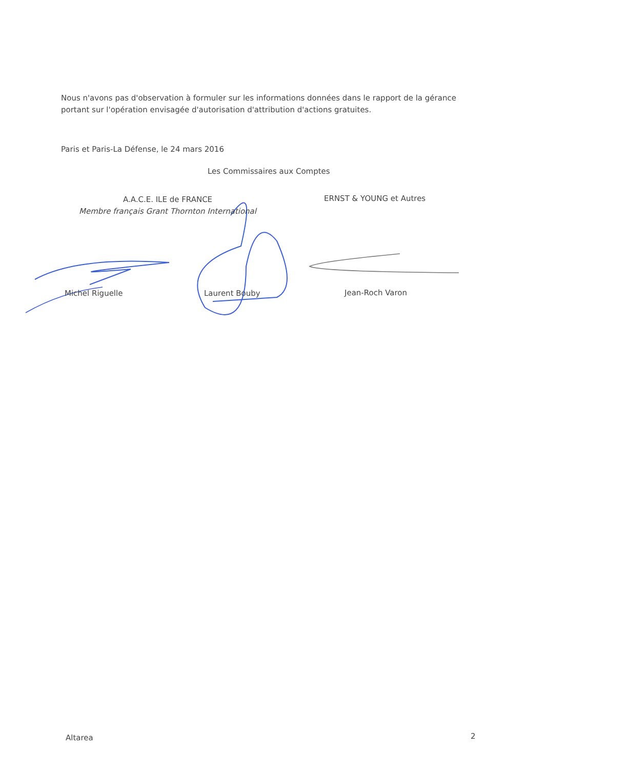Nous n'avons pas d'observation à formuler sur les informations données dans le rapport de la gérance portant sur l'opération envisagée d'autorisation d'attribution d'actions gratuites.
Paris et Paris-La Défense, le 24 mars 2016
Les Commissaires aux Comptes
A.A.C.E. ILE de FRANCE
Membre français Grant Thornton International
ERNST & YOUNG et Autres
Michel Riguelle Laurent Bouby Jean-Roch Varon
Altarea 2